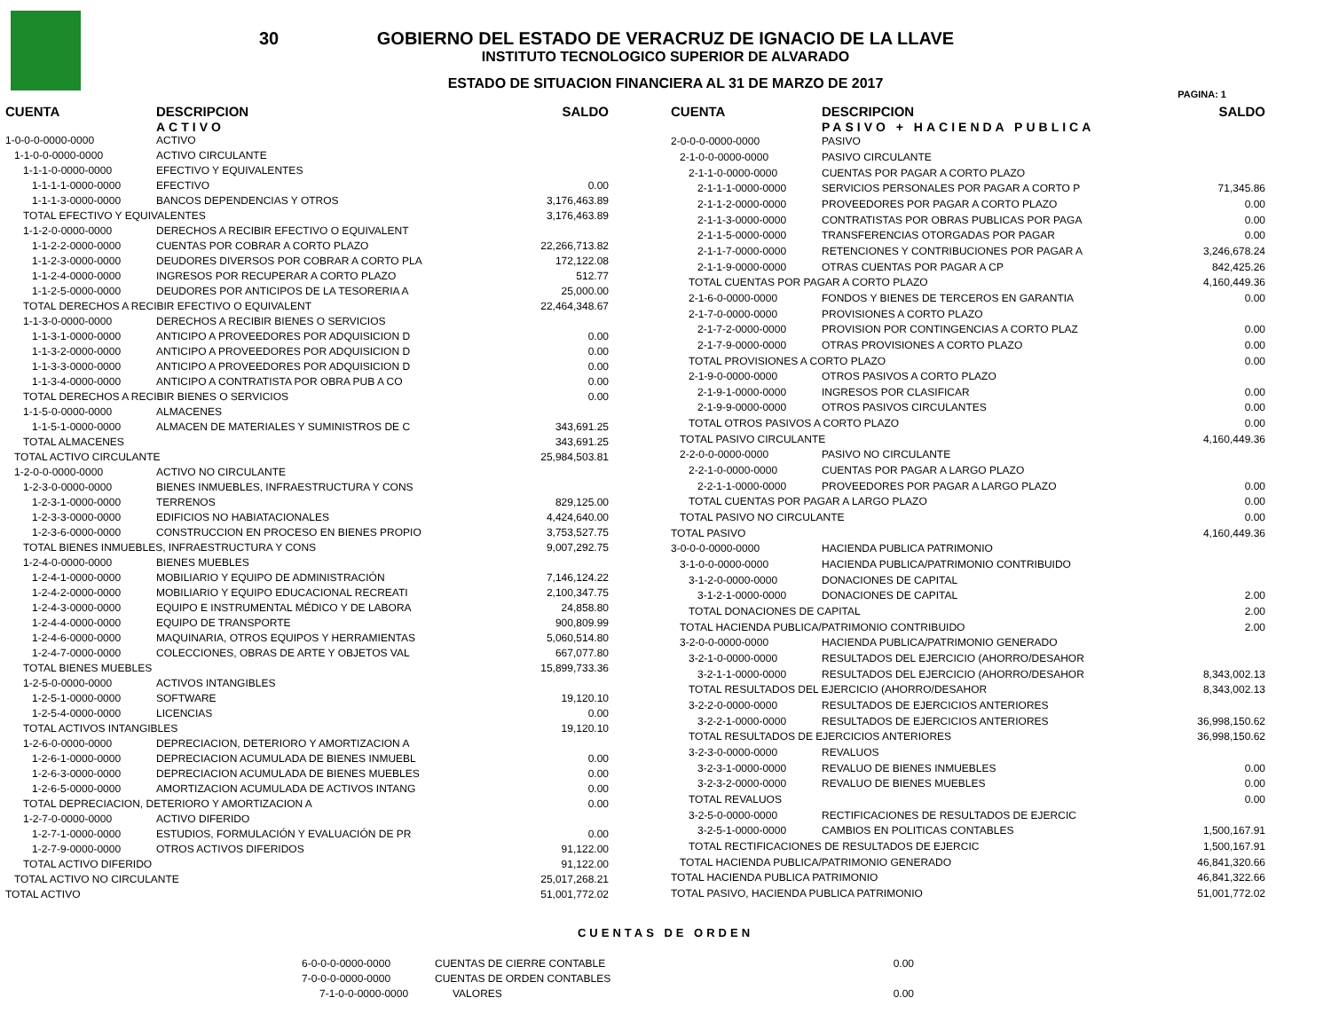30
GOBIERNO DEL ESTADO DE VERACRUZ DE IGNACIO DE LA LLAVE
INSTITUTO TECNOLOGICO SUPERIOR DE ALVARADO
ESTADO DE SITUACION FINANCIERA AL 31 DE MARZO DE 2017
PAGINA: 1
| CUENTA | DESCRIPCION ACTIVO | SALDO |
| --- | --- | --- |
| 1-0-0-0-0000-0000 | ACTIVO | |
| 1-1-0-0-0000-0000 | ACTIVO CIRCULANTE | |
| 1-1-1-0-0000-0000 | EFECTIVO Y EQUIVALENTES | |
| 1-1-1-1-0000-0000 | EFECTIVO | 0.00 |
| 1-1-1-3-0000-0000 | BANCOS DEPENDENCIAS Y OTROS | 3,176,463.89 |
| TOTAL EFECTIVO Y EQUIVALENTES | | 3,176,463.89 |
| 1-1-2-0-0000-0000 | DERECHOS A RECIBIR EFECTIVO O EQUIVALENT | |
| 1-1-2-2-0000-0000 | CUENTAS POR COBRAR A CORTO PLAZO | 22,266,713.82 |
| 1-1-2-3-0000-0000 | DEUDORES DIVERSOS POR COBRAR A CORTO PLA | 172,122.08 |
| 1-1-2-4-0000-0000 | INGRESOS POR RECUPERAR A CORTO PLAZO | 512.77 |
| 1-1-2-5-0000-0000 | DEUDORES POR ANTICIPOS DE LA TESORERIA A | 25,000.00 |
| TOTAL DERECHOS A RECIBIR EFECTIVO O EQUIVALENT | | 22,464,348.67 |
| 1-1-3-0-0000-0000 | DERECHOS A RECIBIR BIENES O SERVICIOS | |
| 1-1-3-1-0000-0000 | ANTICIPO A PROVEEDORES POR ADQUISICION D | 0.00 |
| 1-1-3-2-0000-0000 | ANTICIPO A PROVEEDORES POR ADQUISICION D | 0.00 |
| 1-1-3-3-0000-0000 | ANTICIPO A PROVEEDORES POR ADQUISICION D | 0.00 |
| 1-1-3-4-0000-0000 | ANTICIPO A CONTRATISTA POR OBRA PUB A CO | 0.00 |
| TOTAL DERECHOS A RECIBIR BIENES O SERVICIOS | | 0.00 |
| 1-1-5-0-0000-0000 | ALMACENES | |
| 1-1-5-1-0000-0000 | ALMACEN DE MATERIALES Y SUMINISTROS DE C | 343,691.25 |
| TOTAL ALMACENES | | 343,691.25 |
| TOTAL ACTIVO CIRCULANTE | | 25,984,503.81 |
| 1-2-0-0-0000-0000 | ACTIVO NO CIRCULANTE | |
| 1-2-3-0-0000-0000 | BIENES INMUEBLES, INFRAESTRUCTURA Y CONS | |
| 1-2-3-1-0000-0000 | TERRENOS | 829,125.00 |
| 1-2-3-3-0000-0000 | EDIFICIOS NO HABIATACIONALES | 4,424,640.00 |
| 1-2-3-6-0000-0000 | CONSTRUCCION EN PROCESO EN BIENES PROPIO | 3,753,527.75 |
| TOTAL BIENES INMUEBLES, INFRAESTRUCTURA Y CONS | | 9,007,292.75 |
| 1-2-4-0-0000-0000 | BIENES MUEBLES | |
| 1-2-4-1-0000-0000 | MOBILIARIO Y EQUIPO DE ADMINISTRACIÓN | 7,146,124.22 |
| 1-2-4-2-0000-0000 | MOBILIARIO Y EQUIPO EDUCACIONAL RECREATI | 2,100,347.75 |
| 1-2-4-3-0000-0000 | EQUIPO E INSTRUMENTAL MÉDICO Y DE LABORA | 24,858.80 |
| 1-2-4-4-0000-0000 | EQUIPO DE TRANSPORTE | 900,809.99 |
| 1-2-4-6-0000-0000 | MAQUINARIA, OTROS EQUIPOS Y HERRAMIENTAS | 5,060,514.80 |
| 1-2-4-7-0000-0000 | COLECCIONES, OBRAS DE ARTE Y OBJETOS VAL | 667,077.80 |
| TOTAL BIENES MUEBLES | | 15,899,733.36 |
| 1-2-5-0-0000-0000 | ACTIVOS INTANGIBLES | |
| 1-2-5-1-0000-0000 | SOFTWARE | 19,120.10 |
| 1-2-5-4-0000-0000 | LICENCIAS | 0.00 |
| TOTAL ACTIVOS INTANGIBLES | | 19,120.10 |
| 1-2-6-0-0000-0000 | DEPRECIACION, DETERIORO Y AMORTIZACION A | |
| 1-2-6-1-0000-0000 | DEPRECIACION ACUMULADA DE BIENES INMUEBL | 0.00 |
| 1-2-6-3-0000-0000 | DEPRECIACION ACUMULADA DE BIENES MUEBLES | 0.00 |
| 1-2-6-5-0000-0000 | AMORTIZACION ACUMULADA DE ACTIVOS INTANG | 0.00 |
| TOTAL DEPRECIACION, DETERIORO Y AMORTIZACION A | | 0.00 |
| 1-2-7-0-0000-0000 | ACTIVO DIFERIDO | |
| 1-2-7-1-0000-0000 | ESTUDIOS, FORMULACIÓN Y EVALUACIÓN DE PR | 0.00 |
| 1-2-7-9-0000-0000 | OTROS ACTIVOS DIFERIDOS | 91,122.00 |
| TOTAL ACTIVO DIFERIDO | | 91,122.00 |
| TOTAL ACTIVO NO CIRCULANTE | | 25,017,268.21 |
| TOTAL ACTIVO | | 51,001,772.02 |
| CUENTA | DESCRIPCION PASIVO + HACIENDA PUBLICA | SALDO |
| --- | --- | --- |
| 2-0-0-0-0000-0000 | PASIVO | |
| 2-1-0-0-0000-0000 | PASIVO CIRCULANTE | |
| 2-1-1-0-0000-0000 | CUENTAS POR PAGAR A CORTO PLAZO | |
| 2-1-1-1-0000-0000 | SERVICIOS PERSONALES POR PAGAR A CORTO P | 71,345.86 |
| 2-1-1-2-0000-0000 | PROVEEDORES POR PAGAR A CORTO PLAZO | 0.00 |
| 2-1-1-3-0000-0000 | CONTRATISTAS POR OBRAS PUBLICAS POR PAGA | 0.00 |
| 2-1-1-5-0000-0000 | TRANSFERENCIAS OTORGADAS POR PAGAR | 0.00 |
| 2-1-1-7-0000-0000 | RETENCIONES Y CONTRIBUCIONES POR PAGAR A | 3,246,678.24 |
| 2-1-1-9-0000-0000 | OTRAS CUENTAS POR PAGAR A CP | 842,425.26 |
| TOTAL CUENTAS POR PAGAR A CORTO PLAZO | | 4,160,449.36 |
| 2-1-6-0-0000-0000 | FONDOS Y BIENES DE TERCEROS EN GARANTIA | 0.00 |
| 2-1-7-0-0000-0000 | PROVISIONES A CORTO PLAZO | |
| 2-1-7-2-0000-0000 | PROVISION POR CONTINGENCIAS A CORTO PLAZ | 0.00 |
| 2-1-7-9-0000-0000 | OTRAS PROVISIONES A CORTO PLAZO | 0.00 |
| TOTAL PROVISIONES A CORTO PLAZO | | 0.00 |
| 2-1-9-0-0000-0000 | OTROS PASIVOS A CORTO PLAZO | |
| 2-1-9-1-0000-0000 | INGRESOS POR CLASIFICAR | 0.00 |
| 2-1-9-9-0000-0000 | OTROS PASIVOS CIRCULANTES | 0.00 |
| TOTAL OTROS PASIVOS A CORTO PLAZO | | 0.00 |
| TOTAL PASIVO CIRCULANTE | | 4,160,449.36 |
| 2-2-0-0-0000-0000 | PASIVO NO CIRCULANTE | |
| 2-2-1-0-0000-0000 | CUENTAS POR PAGAR A LARGO PLAZO | |
| 2-2-1-1-0000-0000 | PROVEEDORES POR PAGAR A LARGO PLAZO | 0.00 |
| TOTAL CUENTAS POR PAGAR A LARGO PLAZO | | 0.00 |
| TOTAL PASIVO NO CIRCULANTE | | 0.00 |
| TOTAL PASIVO | | 4,160,449.36 |
| 3-0-0-0-0000-0000 | HACIENDA PUBLICA PATRIMONIO | |
| 3-1-0-0-0000-0000 | HACIENDA PUBLICA/PATRIMONIO CONTRIBUIDO | |
| 3-1-2-0-0000-0000 | DONACIONES DE CAPITAL | |
| 3-1-2-1-0000-0000 | DONACIONES DE CAPITAL | 2.00 |
| TOTAL DONACIONES DE CAPITAL | | 2.00 |
| TOTAL HACIENDA PUBLICA/PATRIMONIO CONTRIBUIDO | | 2.00 |
| 3-2-0-0-0000-0000 | HACIENDA PUBLICA/PATRIMONIO GENERADO | |
| 3-2-1-0-0000-0000 | RESULTADOS DEL EJERCICIO (AHORRO/DESAHOR | |
| 3-2-1-1-0000-0000 | RESULTADOS DEL EJERCICIO (AHORRO/DESAHOR | 8,343,002.13 |
| TOTAL RESULTADOS DEL EJERCICIO (AHORRO/DESAHOR | | 8,343,002.13 |
| 3-2-2-0-0000-0000 | RESULTADOS DE EJERCICIOS ANTERIORES | |
| 3-2-2-1-0000-0000 | RESULTADOS DE EJERCICIOS ANTERIORES | 36,998,150.62 |
| TOTAL RESULTADOS DE EJERCICIOS ANTERIORES | | 36,998,150.62 |
| 3-2-3-0-0000-0000 | REVALUOS | |
| 3-2-3-1-0000-0000 | REVALUO DE BIENES INMUEBLES | 0.00 |
| 3-2-3-2-0000-0000 | REVALUO DE BIENES MUEBLES | 0.00 |
| TOTAL REVALUOS | | 0.00 |
| 3-2-5-0-0000-0000 | RECTIFICACIONES DE RESULTADOS DE EJERCIC | |
| 3-2-5-1-0000-0000 | CAMBIOS EN POLITICAS CONTABLES | 1,500,167.91 |
| TOTAL RECTIFICACIONES DE RESULTADOS DE EJERCIC | | 1,500,167.91 |
| TOTAL HACIENDA PUBLICA/PATRIMONIO GENERADO | | 46,841,320.66 |
| TOTAL HACIENDA PUBLICA PATRIMONIO | | 46,841,322.66 |
| TOTAL PASIVO, HACIENDA PUBLICA PATRIMONIO | | 51,001,772.02 |
CUENTAS DE ORDEN
| 6-0-0-0-0000-0000 | CUENTAS DE CIERRE CONTABLE | 0.00 |
| 7-0-0-0-0000-0000 | CUENTAS DE ORDEN CONTABLES | |
| 7-1-0-0-0000-0000 | VALORES | 0.00 |